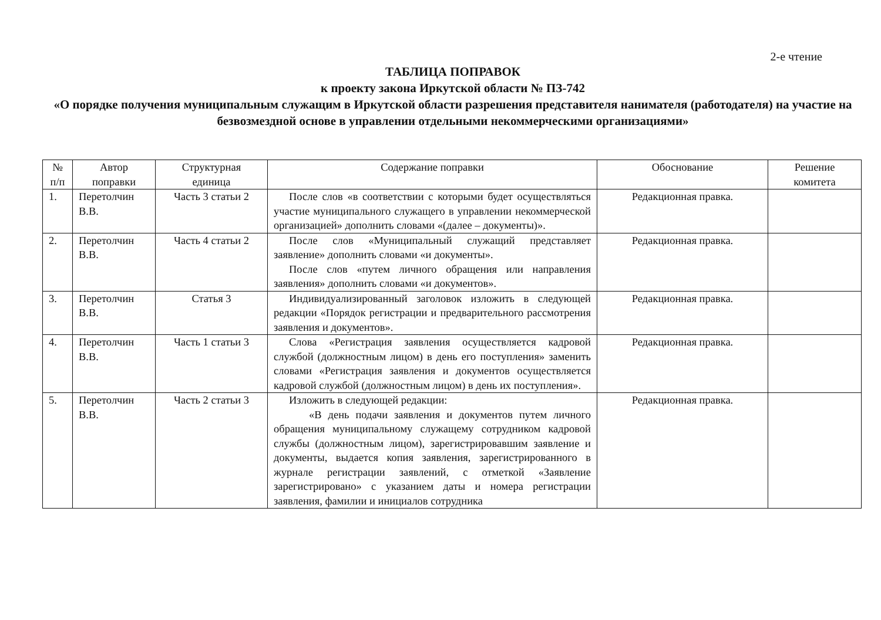2-е чтение
ТАБЛИЦА ПОПРАВОК
к проекту закона Иркутской области № ПЗ-742
«О порядке получения муниципальным служащим в Иркутской области разрешения представителя нанимателя (работодателя) на участие на безвозмездной основе в управлении отдельными некоммерческими организациями»
| № п/п | Автор поправки | Структурная единица | Содержание поправки | Обоснование | Решение комитета |
| --- | --- | --- | --- | --- | --- |
| 1. | Перетолчин В.В. | Часть 3 статьи 2 | После слов «в соответствии с которыми будет осуществляться участие муниципального служащего в управлении некоммерческой организацией» дополнить словами «(далее – документы)». | Редакционная правка. | |
| 2. | Перетолчин В.В. | Часть 4 статьи 2 | После слов «Муниципальный служащий представляет заявление» дополнить словами «и документы». После слов «путем личного обращения или направления заявления» дополнить словами «и документов». | Редакционная правка. | |
| 3. | Перетолчин В.В. | Статья 3 | Индивидуализированный заголовок изложить в следующей редакции «Порядок регистрации и предварительного рассмотрения заявления и документов». | Редакционная правка. | |
| 4. | Перетолчин В.В. | Часть 1 статьи 3 | Слова «Регистрация заявления осуществляется кадровой службой (должностным лицом) в день его поступления» заменить словами «Регистрация заявления и документов осуществляется кадровой службой (должностным лицом) в день их поступления». | Редакционная правка. | |
| 5. | Перетолчин В.В. | Часть 2 статьи 3 | Изложить в следующей редакции: «В день подачи заявления и документов путем личного обращения муниципальному служащему сотрудником кадровой службы (должностным лицом), зарегистрировавшим заявление и документы, выдается копия заявления, зарегистрированного в журнале регистрации заявлений, с отметкой «Заявление зарегистрировано» с указанием даты и номера регистрации заявления, фамилии и инициалов сотрудника | Редакционная правка. | |